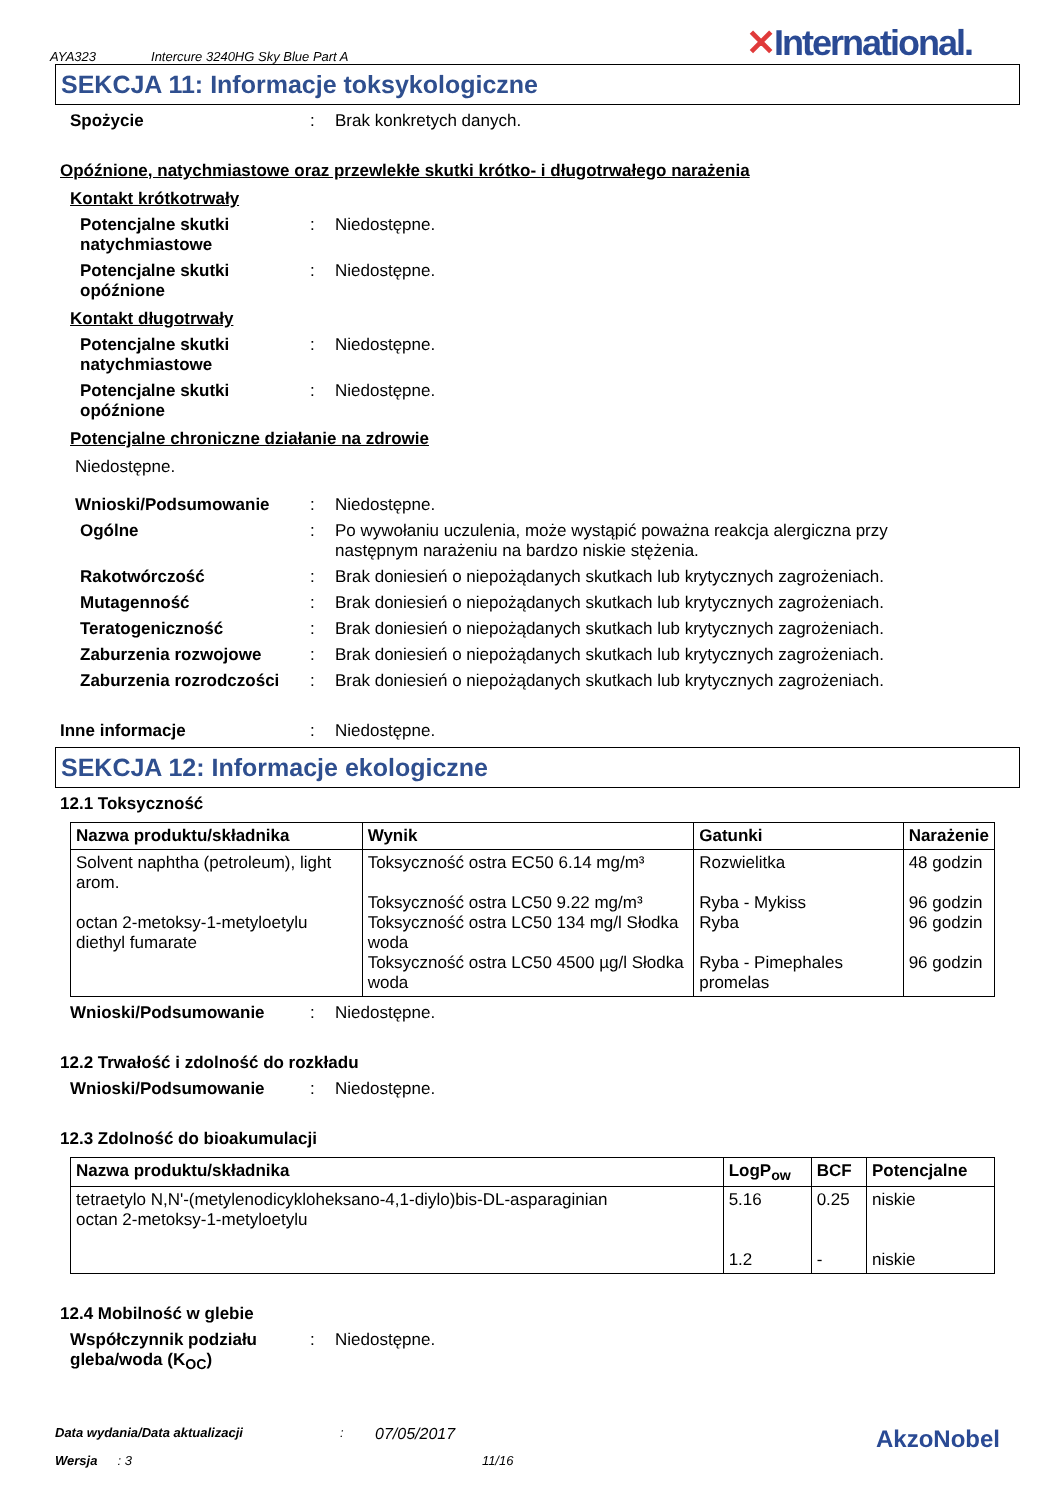AYA323 Intercure 3240HG Sky Blue Part A
✕International.
SEKCJA 11: Informacje toksykologiczne
Spożycie : Brak konkretych danych.
Opóźnione, natychmiastowe oraz przewlekłe skutki krótko- i długotrwałego narażenia
Kontakt krótkotrwały
Potencjalne skutki natychmiastowe
: Niedostępne.
Potencjalne skutki opóźnione
: Niedostępne.
Kontakt długotrwały
Potencjalne skutki natychmiastowe
: Niedostępne.
Potencjalne skutki opóźnione
: Niedostępne.
Potencjalne chroniczne działanie na zdrowie
Niedostępne.
Wnioski/Podsumowanie : Niedostępne.
Ogólne : Po wywołaniu uczulenia, może wystąpić poważna reakcja alergiczna przy następnym narażeniu na bardzo niskie stężenia.
Rakotwórczość : Brak doniesień o niepożądanych skutkach lub krytycznych zagrożeniach.
Mutagenność : Brak doniesień o niepożądanych skutkach lub krytycznych zagrożeniach.
Teratogeniczność : Brak doniesień o niepożądanych skutkach lub krytycznych zagrożeniach.
Zaburzenia rozwojowe : Brak doniesień o niepożądanych skutkach lub krytycznych zagrożeniach.
Zaburzenia rozrodczości
: Brak doniesień o niepożądanych skutkach lub krytycznych zagrożeniach.
Inne informacje : Niedostępne.
SEKCJA 12: Informacje ekologiczne
12.1 Toksyczność
| Nazwa produktu/składnika | Wynik | Gatunki | Narażenie |
| --- | --- | --- | --- |
| Solvent naphtha (petroleum), light arom. octan 2-metoksy-1-metyloetylu diethyl fumarate | Toksyczność ostra EC50 6.14 mg/m³ Toksyczność ostra LC50 9.22 mg/m³ Toksyczność ostra LC50 134 mg/l Słodka woda Toksyczność ostra LC50 4500 µg/l Słodka woda | Rozwielitka Ryba - Mykiss Ryba Ryba - Pimephales promelas | 48 godzin 96 godzin 96 godzin 96 godzin |
Wnioski/Podsumowanie : Niedostępne.
12.2 Trwałość i zdolność do rozkładu
Wnioski/Podsumowanie : Niedostępne.
12.3 Zdolność do bioakumulacji
| Nazwa produktu/składnika | LogP<sub>ow</sub> | BCF | Potencjalne |
| --- | --- | --- | --- |
| tetraetylo N,N'-(metylenodicykloheksano-4,1-diylo)bis-DL-asparaginian octan 2-metoksy-1-metyloetylu | 5.16 1.2 | 0.25 - | niskie niskie |
12.4 Mobilność w glebie
Współczynnik podziału gleba/woda (K<sub>OC</sub>)
: Niedostępne.
Data wydania/Data aktualizacji: 07/05/2017 AkzoNobel
Wersja: 3 11/16